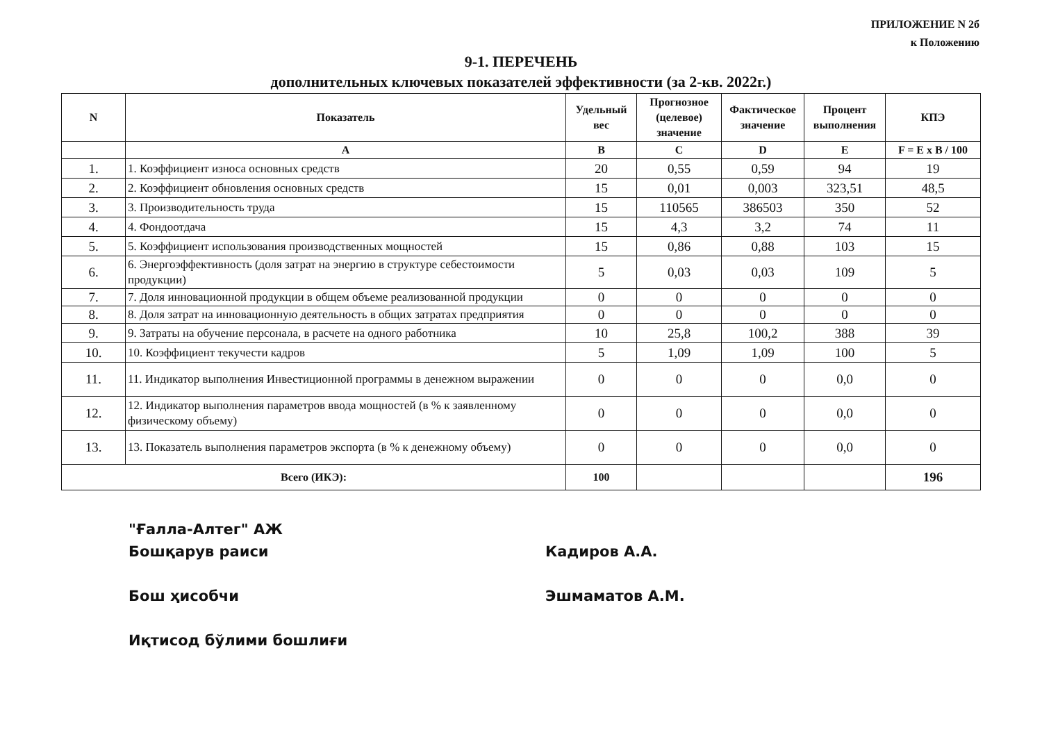ПРИЛОЖЕНИЕ N 2б
к Положению
9-1. ПЕРЕЧЕНЬ
дополнительных ключевых показателей эффективности (за 2-кв. 2022г.)
| N | Показатель | Удельный вес | Прогнозное (целевое) значение | Фактическое значение | Процент выполнения | КПЭ |
| --- | --- | --- | --- | --- | --- | --- |
| | A | B | C | D | E | F = E x B / 100 |
| 1. | 1. Коэффициент износа основных средств | 20 | 0,55 | 0,59 | 94 | 19 |
| 2. | 2. Коэффициент обновления основных средств | 15 | 0,01 | 0,003 | 323,51 | 48,5 |
| 3. | 3. Производительность труда | 15 | 110565 | 386503 | 350 | 52 |
| 4. | 4. Фондоотдача | 15 | 4,3 | 3,2 | 74 | 11 |
| 5. | 5. Коэффициент использования производственных мощностей | 15 | 0,86 | 0,88 | 103 | 15 |
| 6. | 6. Энергоэффективность (доля затрат на энергию в структуре себестоимости продукции) | 5 | 0,03 | 0,03 | 109 | 5 |
| 7. | 7. Доля инновационной продукции в общем объеме реализованной продукции | 0 | 0 | 0 | 0 | 0 |
| 8. | 8. Доля затрат на инновационную деятельность в общих затратах предприятия | 0 | 0 | 0 | 0 | 0 |
| 9. | 9. Затраты на обучение персонала, в расчете на одного работника | 10 | 25,8 | 100,2 | 388 | 39 |
| 10. | 10. Коэффициент текучести кадров | 5 | 1,09 | 1,09 | 100 | 5 |
| 11. | 11. Индикатор выполнения Инвестиционной программы в денежном выражении | 0 | 0 | 0 | 0,0 | 0 |
| 12. | 12. Индикатор выполнения параметров ввода мощностей (в % к заявленному физическому объему) | 0 | 0 | 0 | 0,0 | 0 |
| 13. | 13. Показатель выполнения параметров экспорта (в % к денежному объему) | 0 | 0 | 0 | 0,0 | 0 |
| Всего (ИКЭ): | | 100 | | | | 196 |
"Ғалла-Алтег" АЖ
Бошқарув раиси
Бош ҳисобчи
Иқтисод бўлими бошлиғи
Кадиров А.А.
Эшмаматов А.М.